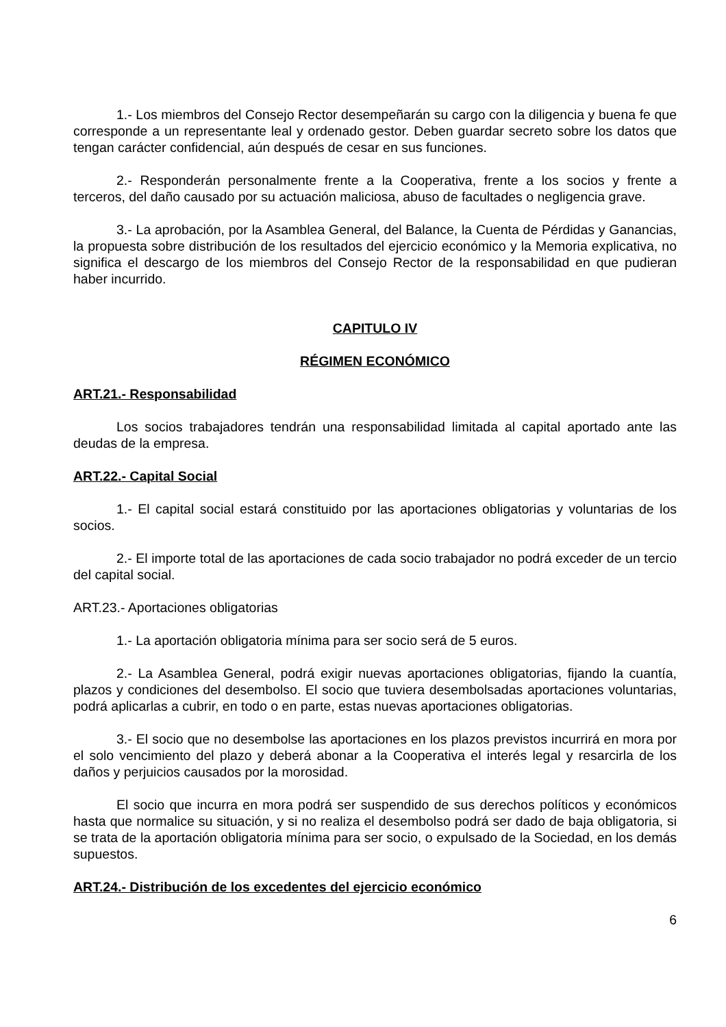1.- Los miembros del Consejo Rector desempeñarán su cargo con la diligencia y buena fe que corresponde a un representante leal y ordenado gestor. Deben guardar secreto sobre los datos que tengan carácter confidencial, aún después de cesar en sus funciones.
2.- Responderán personalmente frente a la Cooperativa, frente a los socios y frente a terceros, del daño causado por su actuación maliciosa, abuso de facultades o negligencia grave.
3.- La aprobación, por la Asamblea General, del Balance, la Cuenta de Pérdidas y Ganancias, la propuesta sobre distribución de los resultados del ejercicio económico y la Memoria explicativa, no significa el descargo de los miembros del Consejo Rector de la responsabilidad en que pudieran haber incurrido.
CAPITULO IV
RÉGIMEN ECONÓMICO
ART.21.- Responsabilidad
Los socios trabajadores tendrán una responsabilidad limitada al capital aportado ante las deudas de la empresa.
ART.22.- Capital Social
1.- El capital social estará constituido por las aportaciones obligatorias y voluntarias de los socios.
2.- El importe total de las aportaciones de cada socio trabajador no podrá exceder de un tercio del capital social.
ART.23.- Aportaciones obligatorias
1.- La aportación obligatoria mínima para ser socio será de 5 euros.
2.- La Asamblea General, podrá exigir nuevas aportaciones obligatorias, fijando la cuantía, plazos y condiciones del desembolso. El socio que tuviera desembolsadas aportaciones voluntarias, podrá aplicarlas a cubrir, en todo o en parte, estas nuevas aportaciones obligatorias.
3.- El socio que no desembolse las aportaciones en los plazos previstos incurrirá en mora por el solo vencimiento del plazo y deberá abonar a la Cooperativa el interés legal y resarcirla de los daños y perjuicios causados por la morosidad.
El socio que incurra en mora podrá ser suspendido de sus derechos políticos y económicos hasta que normalice su situación, y si no realiza el desembolso podrá ser dado de baja obligatoria, si se trata de la aportación obligatoria mínima para ser socio, o expulsado de la Sociedad, en los demás supuestos.
ART.24.- Distribución de los excedentes del ejercicio económico
6